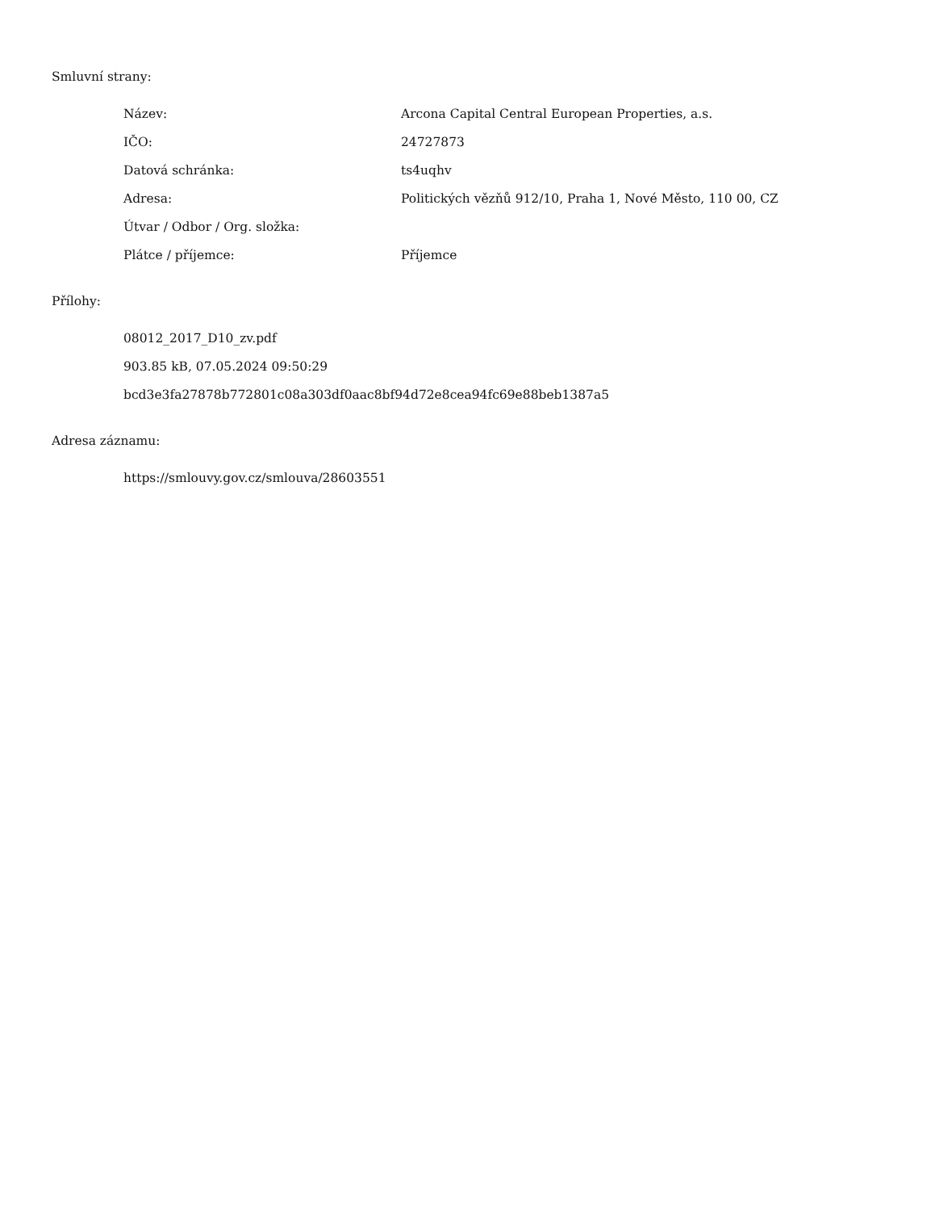Smluvní strany:
| Název: | Arcona Capital Central European Properties, a.s. |
| IČO: | 24727873 |
| Datová schránka: | ts4uqhv |
| Adresa: | Politických vězňů 912/10, Praha 1, Nové Město, 110 00, CZ |
| Útvar / Odbor / Org. složka: | |
| Plátce / příjemce: | Příjemce |
Přílohy:
08012_2017_D10_zv.pdf
903.85 kB, 07.05.2024 09:50:29
bcd3e3fa27878b772801c08a303df0aac8bf94d72e8cea94fc69e88beb1387a5
Adresa záznamu:
https://smlouvy.gov.cz/smlouva/28603551